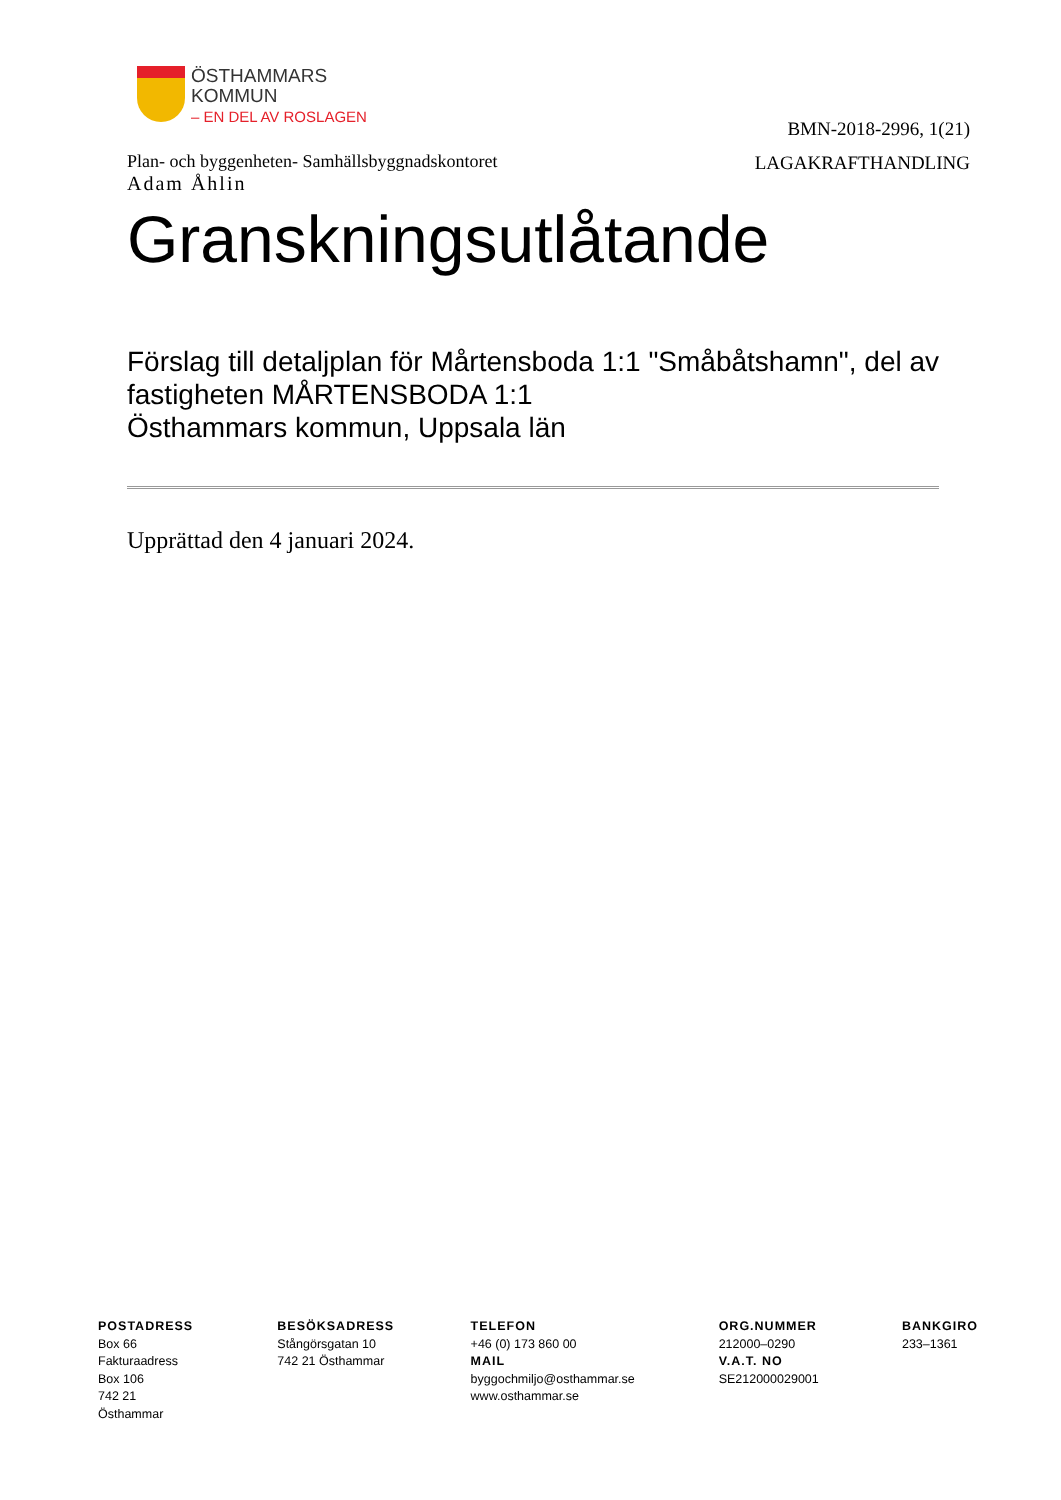ÖSTHAMMARS
KOMMUN
– EN DEL AV ROSLAGEN
BMN-2018-2996, 1(21)
LAGAKRAFTHANDLING
Plan- och byggenheten- Samhällsbyggnadskontoret
Adam Åhlin
Granskningsutlåtande
Förslag till detaljplan för Mårtensboda 1:1 "Småbåtshamn", del av fastigheten MÅRTENSBODA 1:1
Östhammars kommun, Uppsala län
Upprättad den 4 januari 2024.
POSTADRESS
Box 66
Fakturaadress
Box 106
742 21
Östhammar
BESÖKSADRESS
Stångörsgatan 10
742 21 Östhammar
TELEFON
+46 (0) 173 860 00
MAIL
byggochmiljo@osthammar.se
www.osthammar.se
ORG.NUMMER
212000–0290
V.A.T. NO
SE212000029001
BANKGIRO
233–1361